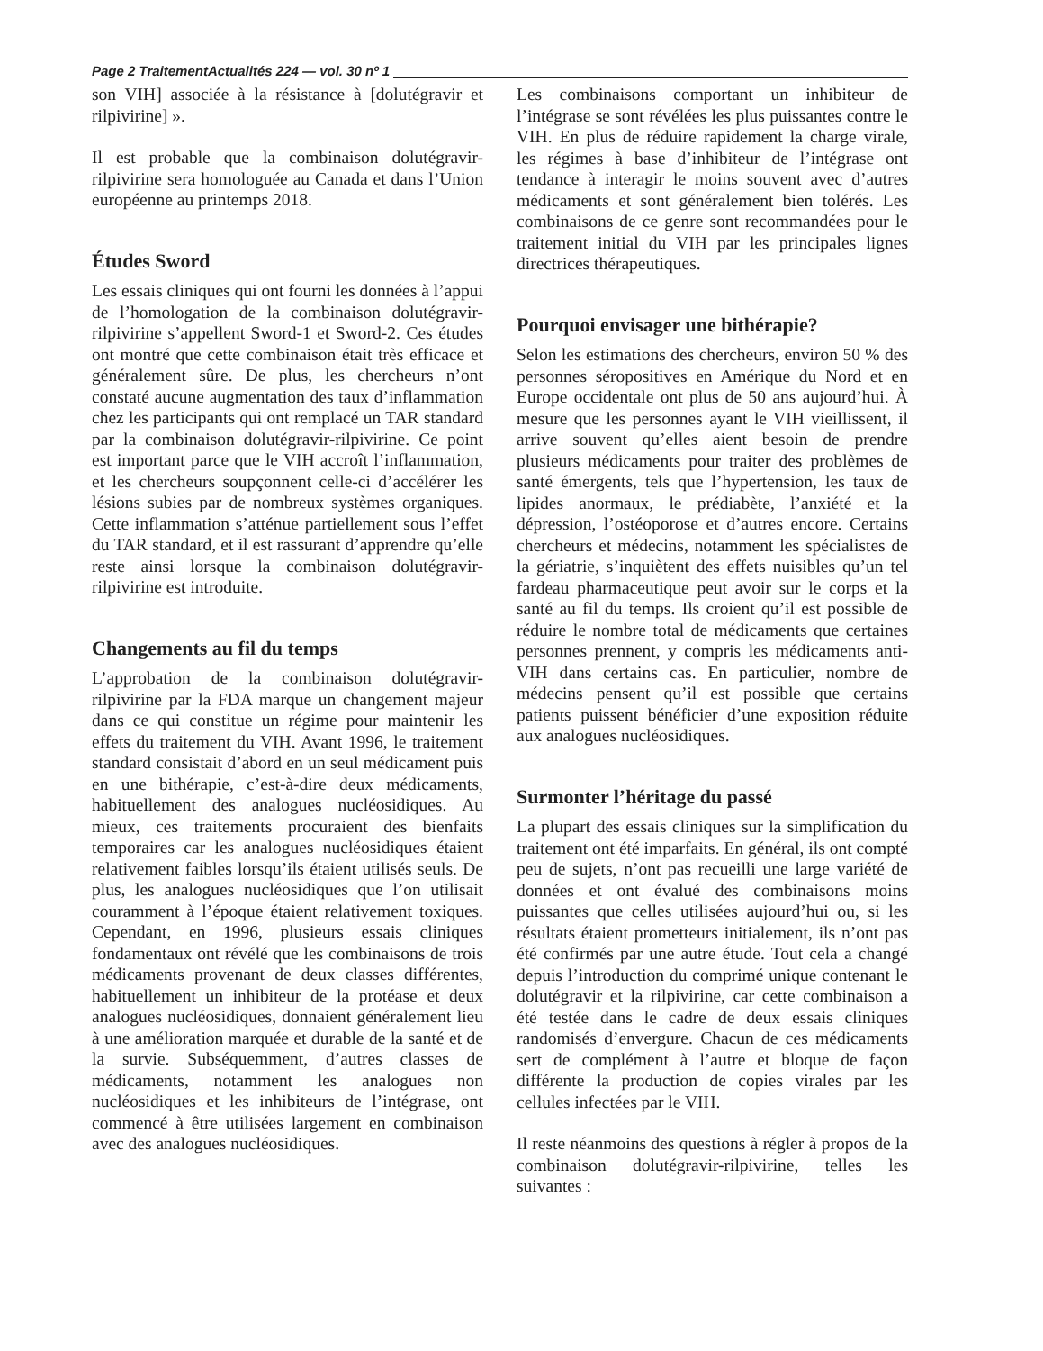Page 2 TraitementActualités 224 — vol. 30 nº 1
son VIH] associée à la résistance à [dolutégravir et rilpivirine] ».
Il est probable que la combinaison dolutégravir-rilpivirine sera homologuée au Canada et dans l’Union européenne au printemps 2018.
Études Sword
Les essais cliniques qui ont fourni les données à l’appui de l’homologation de la combinaison dolutégravir-rilpivirine s’appellent Sword-1 et Sword-2. Ces études ont montré que cette combinaison était très efficace et généralement sûre. De plus, les chercheurs n’ont constaté aucune augmentation des taux d’inflammation chez les participants qui ont remplacé un TAR standard par la combinaison dolutégravir-rilpivirine. Ce point est important parce que le VIH accroît l’inflammation, et les chercheurs soupçonnent celle-ci d’accélérer les lésions subies par de nombreux systèmes organiques. Cette inflammation s’atténue partiellement sous l’effet du TAR standard, et il est rassurant d’apprendre qu’elle reste ainsi lorsque la combinaison dolutégravir-rilpivirine est introduite.
Changements au fil du temps
L’approbation de la combinaison dolutégravir-rilpivirine par la FDA marque un changement majeur dans ce qui constitue un régime pour maintenir les effets du traitement du VIH. Avant 1996, le traitement standard consistait d’abord en un seul médicament puis en une bithérapie, c’est-à-dire deux médicaments, habituellement des analogues nucléosidiques. Au mieux, ces traitements procuraient des bienfaits temporaires car les analogues nucléosidiques étaient relativement faibles lorsqu’ils étaient utilisés seuls. De plus, les analogues nucléosidiques que l’on utilisait couramment à l’époque étaient relativement toxiques. Cependant, en 1996, plusieurs essais cliniques fondamentaux ont révélé que les combinaisons de trois médicaments provenant de deux classes différentes, habituellement un inhibiteur de la protéase et deux analogues nucléosidiques, donnaient généralement lieu à une amélioration marquée et durable de la santé et de la survie. Subséquemment, d’autres classes de médicaments, notamment les analogues non nucléosidiques et les inhibiteurs de l’intégrase, ont commencé à être utilisées largement en combinaison avec des analogues nucléosidiques.
Les combinaisons comportant un inhibiteur de l’intégrase se sont révélées les plus puissantes contre le VIH. En plus de réduire rapidement la charge virale, les régimes à base d’inhibiteur de l’intégrase ont tendance à interagir le moins souvent avec d’autres médicaments et sont généralement bien tolérés. Les combinaisons de ce genre sont recommandées pour le traitement initial du VIH par les principales lignes directrices thérapeutiques.
Pourquoi envisager une bithérapie?
Selon les estimations des chercheurs, environ 50 % des personnes séropositives en Amérique du Nord et en Europe occidentale ont plus de 50 ans aujourd’hui. À mesure que les personnes ayant le VIH vieillissent, il arrive souvent qu’elles aient besoin de prendre plusieurs médicaments pour traiter des problèmes de santé émergents, tels que l’hypertension, les taux de lipides anormaux, le prédiabète, l’anxiété et la dépression, l’ostéoporose et d’autres encore. Certains chercheurs et médecins, notamment les spécialistes de la gériatrie, s’inquiètent des effets nuisibles qu’un tel fardeau pharmaceutique peut avoir sur le corps et la santé au fil du temps. Ils croient qu’il est possible de réduire le nombre total de médicaments que certaines personnes prennent, y compris les médicaments anti-VIH dans certains cas. En particulier, nombre de médecins pensent qu’il est possible que certains patients puissent bénéficier d’une exposition réduite aux analogues nucléosidiques.
Surmonter l’héritage du passé
La plupart des essais cliniques sur la simplification du traitement ont été imparfaits. En général, ils ont compté peu de sujets, n’ont pas recueilli une large variété de données et ont évalué des combinaisons moins puissantes que celles utilisées aujourd’hui ou, si les résultats étaient prometteurs initialement, ils n’ont pas été confirmés par une autre étude. Tout cela a changé depuis l’introduction du comprimé unique contenant le dolutégravir et la rilpivirine, car cette combinaison a été testée dans le cadre de deux essais cliniques randomisés d’envergure. Chacun de ces médicaments sert de complément à l’autre et bloque de façon différente la production de copies virales par les cellules infectées par le VIH.
Il reste néanmoins des questions à régler à propos de la combinaison dolutégravir-rilpivirine, telles les suivantes :